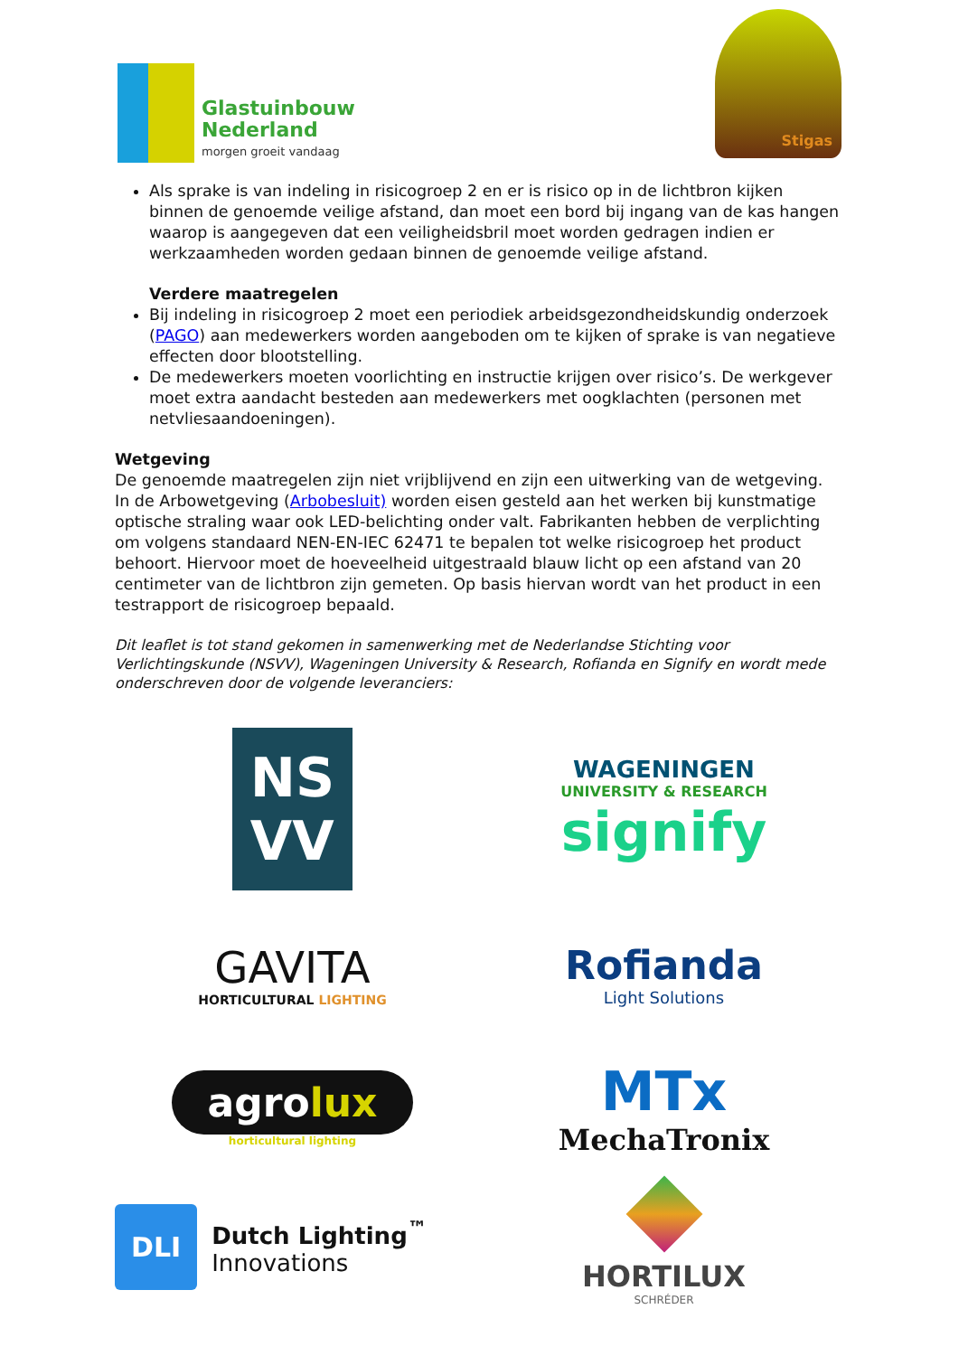Glastuinbouw
Nederland
morgen groeit vandaag
Stigas
Als sprake is van indeling in risicogroep 2 en er is risico op in de lichtbron kijken binnen de genoemde veilige afstand, dan moet een bord bij ingang van de kas hangen waarop is aangegeven dat een veiligheidsbril moet worden gedragen indien er werkzaamheden worden gedaan binnen de genoemde veilige afstand.
Verdere maatregelen
Bij indeling in risicogroep 2 moet een periodiek arbeidsgezondheidskundig onderzoek (PAGO) aan medewerkers worden aangeboden om te kijken of sprake is van negatieve effecten door blootstelling.
De medewerkers moeten voorlichting en instructie krijgen over risico’s. De werkgever moet extra aandacht besteden aan medewerkers met oogklachten (personen met netvliesaandoeningen).
Wetgeving
De genoemde maatregelen zijn niet vrijblijvend en zijn een uitwerking van de wetgeving. In de Arbowetgeving (Arbobesluit) worden eisen gesteld aan het werken bij kunstmatige optische straling waar ook LED-belichting onder valt. Fabrikanten hebben de verplichting om volgens standaard NEN-EN-IEC 62471 te bepalen tot welke risicogroep het product behoort. Hiervoor moet de hoeveelheid uitgestraald blauw licht op een afstand van 20 centimeter van de lichtbron zijn gemeten. Op basis hiervan wordt van het product in een testrapport de risicogroep bepaald.
Dit leaflet is tot stand gekomen in samenwerking met de Nederlandse Stichting voor Verlichtingskunde (NSVV), Wageningen University & Research, Rofianda en Signify en wordt mede onderschreven door de volgende leveranciers:
NS
VV
WAGENINGEN
UNIVERSITY & RESEARCH
signify
GAVITA
HORTICULTURAL LIGHTING
Rofianda
Light Solutions
agrolux
horticultural lighting
MTx
MechaTronix
DLI Dutch Lighting<sup>™</sup>
Innovations
HORTILUX
SCHRÉDER